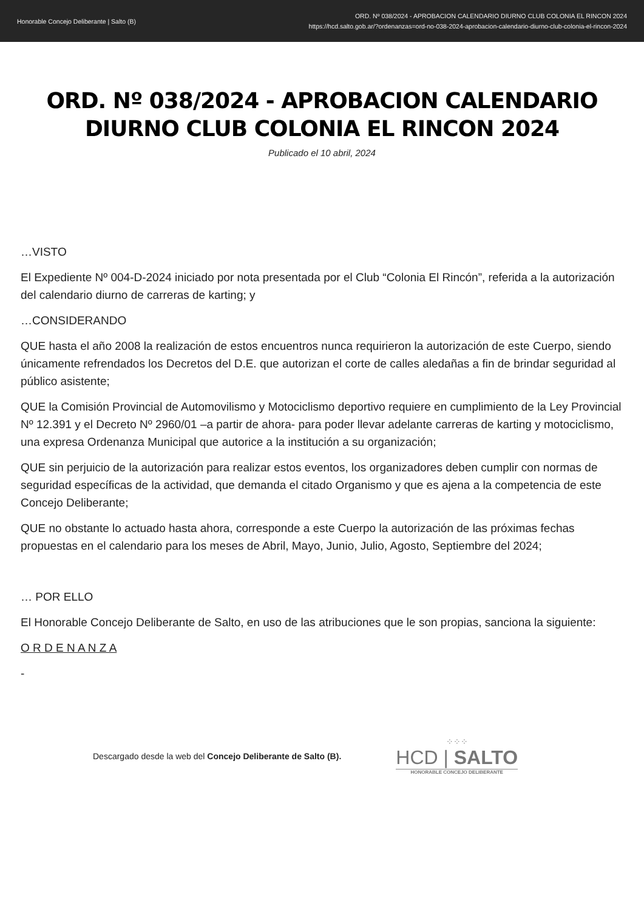Honorable Concejo Deliberante | Salto (B)
ORD. Nº 038/2024 - APROBACION CALENDARIO DIURNO CLUB COLONIA EL RINCON 2024
https://hcd.salto.gob.ar/?ordenanzas=ord-no-038-2024-aprobacion-calendario-diurno-club-colonia-el-rincon-2024
ORD. Nº 038/2024 - APROBACION CALENDARIO DIURNO CLUB COLONIA EL RINCON 2024
Publicado el 10 abril, 2024
…VISTO
El Expediente Nº 004-D-2024 iniciado por nota presentada por el Club “Colonia El Rincón”, referida a la autorización del calendario diurno de carreras de karting; y
…CONSIDERANDO
QUE hasta el año 2008 la realización de estos encuentros nunca requirieron la autorización de este Cuerpo, siendo únicamente refrendados los Decretos del D.E. que autorizan el corte de calles aledañas a fin de brindar seguridad al público asistente;
QUE la Comisión Provincial de Automovilismo y Motociclismo deportivo requiere en cumplimiento de la Ley Provincial Nº 12.391 y el Decreto Nº 2960/01 –a partir de ahora- para poder llevar adelante carreras de karting y motociclismo, una expresa Ordenanza Municipal que autorice a la institución a su organización;
QUE sin perjuicio de la autorización para realizar estos eventos, los organizadores deben cumplir con normas de seguridad específicas de la actividad, que demanda el citado Organismo y que es ajena a la competencia de este Concejo Deliberante;
QUE no obstante lo actuado hasta ahora, corresponde a este Cuerpo la autorización de las próximas fechas propuestas en el calendario para los meses de Abril, Mayo, Junio, Julio, Agosto, Septiembre del 2024;
… POR ELLO
El Honorable Concejo Deliberante de Salto, en uso de las atribuciones que le son propias, sanciona la siguiente:
O R D E N A N Z A
-
Descargado desde la web del Concejo Deliberante de Salto (B).
⁘⁘⁘
HCD | SALTO
HONORABLE CONCEJO DELIBERANTE